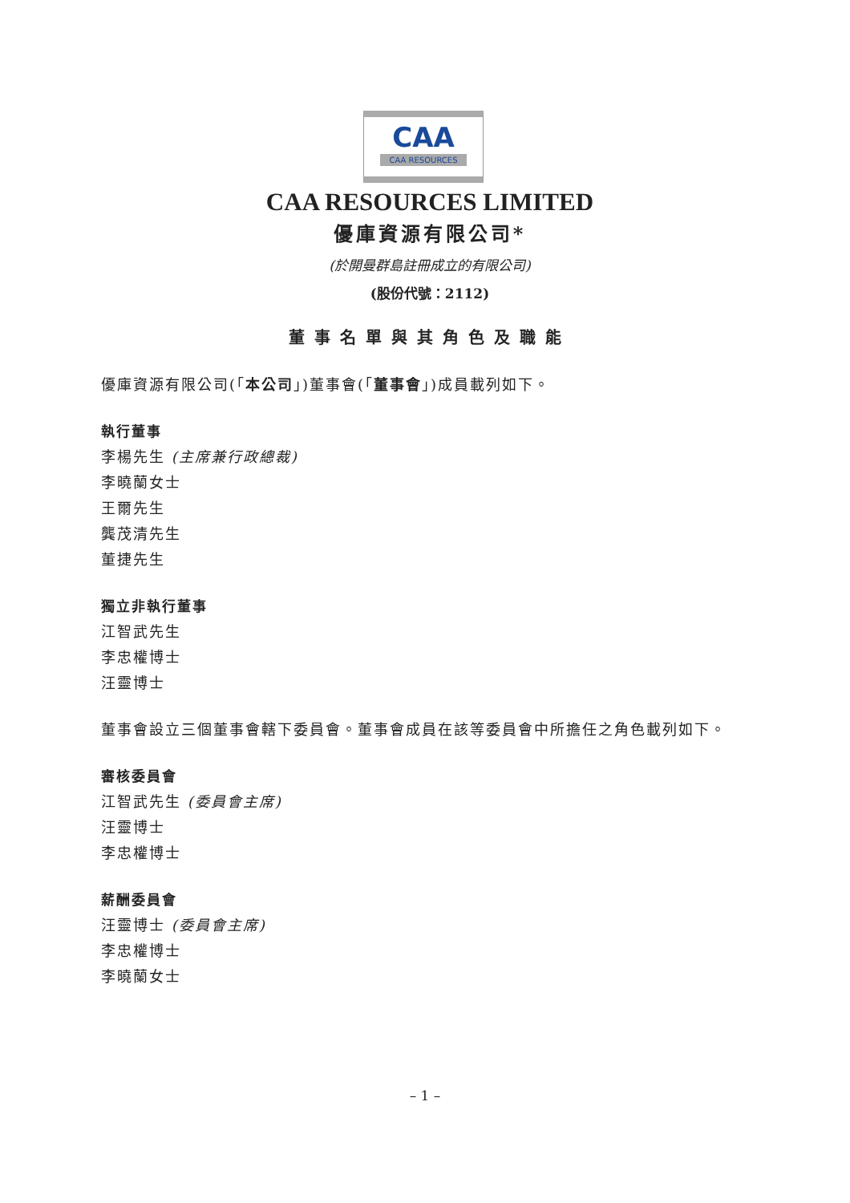CAA
CAA RESOURCES
CAA RESOURCES LIMITED
優庫資源有限公司*
(於開曼群島註冊成立的有限公司)
(股份代號：2112)
董事名單與其角色及職能
優庫資源有限公司(「本公司」)董事會(「董事會」)成員載列如下。
執行董事
李楊先生 (主席兼行政總裁)
李曉蘭女士
王爾先生
龔茂清先生
董捷先生
獨立非執行董事
江智武先生
李忠權博士
汪靈博士
董事會設立三個董事會轄下委員會。董事會成員在該等委員會中所擔任之角色載列如下。
審核委員會
江智武先生 (委員會主席)
汪靈博士
李忠權博士
薪酬委員會
汪靈博士 (委員會主席)
李忠權博士
李曉蘭女士
– 1 –